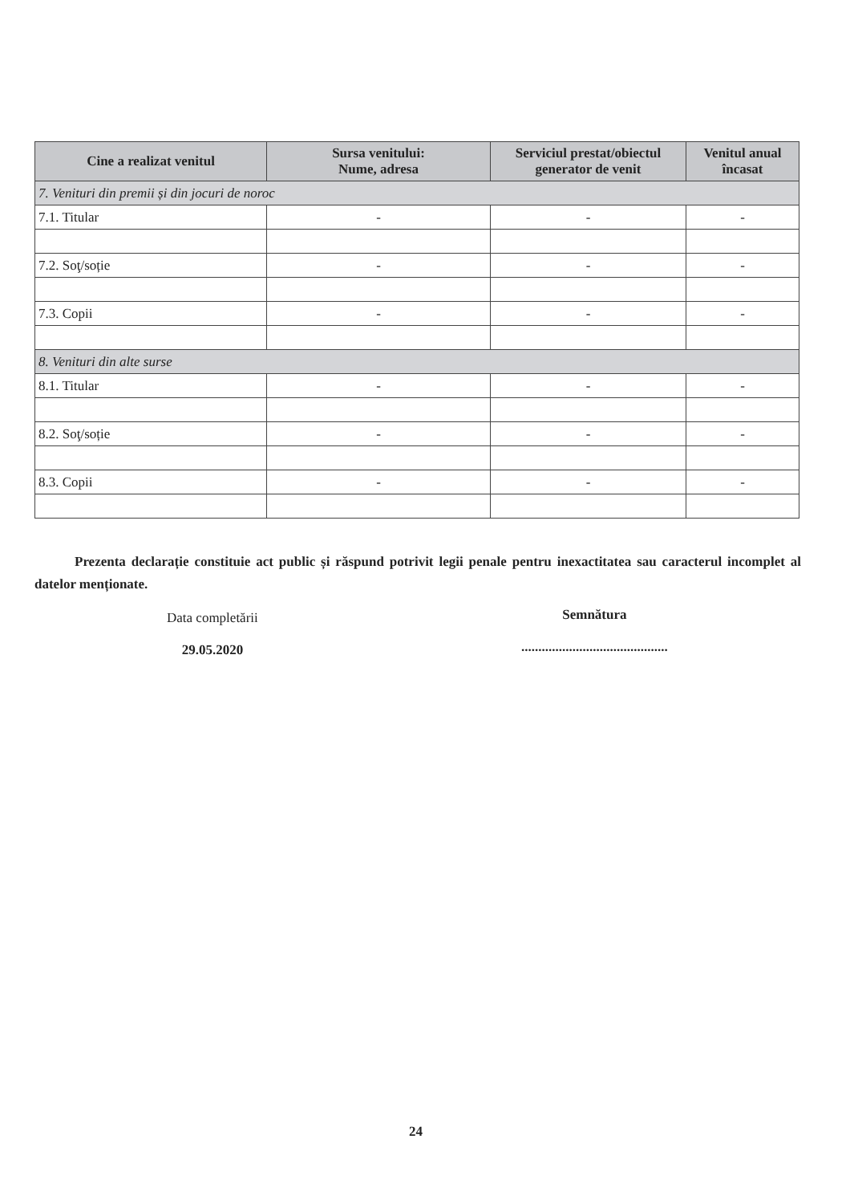| Cine a realizat venitul | Sursa venitului: Nume, adresa | Serviciul prestat/obiectul generator de venit | Venitul anual încasat |
| --- | --- | --- | --- |
| 7. Venituri din premii și din jocuri de noroc | | | |
| 7.1. Titular | - | - | - |
| 7.2. Soţ/soție | - | - | - |
| 7.3. Copii | - | - | - |
| 8. Venituri din alte surse | | | |
| 8.1. Titular | - | - | - |
| 8.2. Soţ/soție | - | - | - |
| 8.3. Copii | - | - | - |
Prezenta declarație constituie act public și răspund potrivit legii penale pentru inexactitatea sau caracterul incomplet al datelor menționate.
Data completării
29.05.2020
Semnătura
...........................................
24